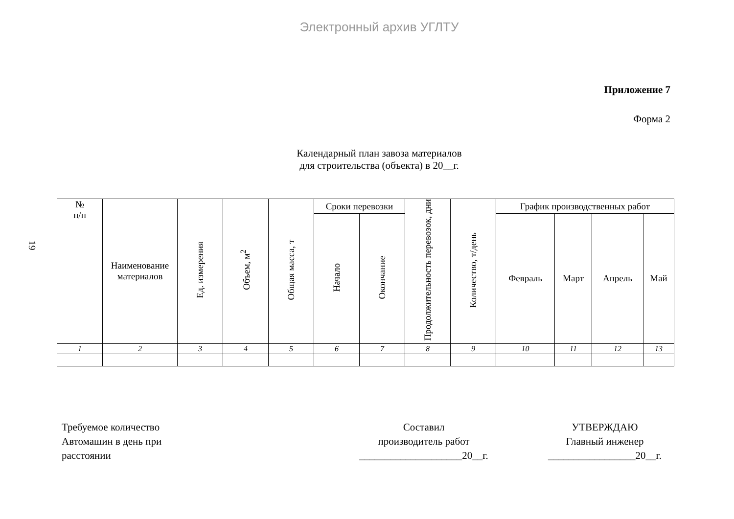Электронный архив УГЛТУ
19
Приложение 7
Форма 2
Календарный план завоза материалов
для строительства (объекта) в 20__г.
| № п/п | Наименование материалов | Ед. измерения | Объем, м<sup>2</sup> | Общая масса, т | Сроки перевозки | | Продолжительность перевозок, дни | Количество, т/день | График производственных работ | | | |
| --- | --- | --- | --- | --- | --- | --- | --- | --- | --- | --- | --- | --- |
| | | | | | Начало | Окончание | | | Февраль | Март | Апрель | Май |
| 1 | 2 | 3 | 4 | 5 | 6 | 7 | 8 | 9 | 10 | 11 | 12 | 13 |
Требуемое количество
Автомашин в день при
расстоянии
Составил
производитель работ
____________________20__г.
УТВЕРЖДАЮ
Главный инженер
_________________20__г.